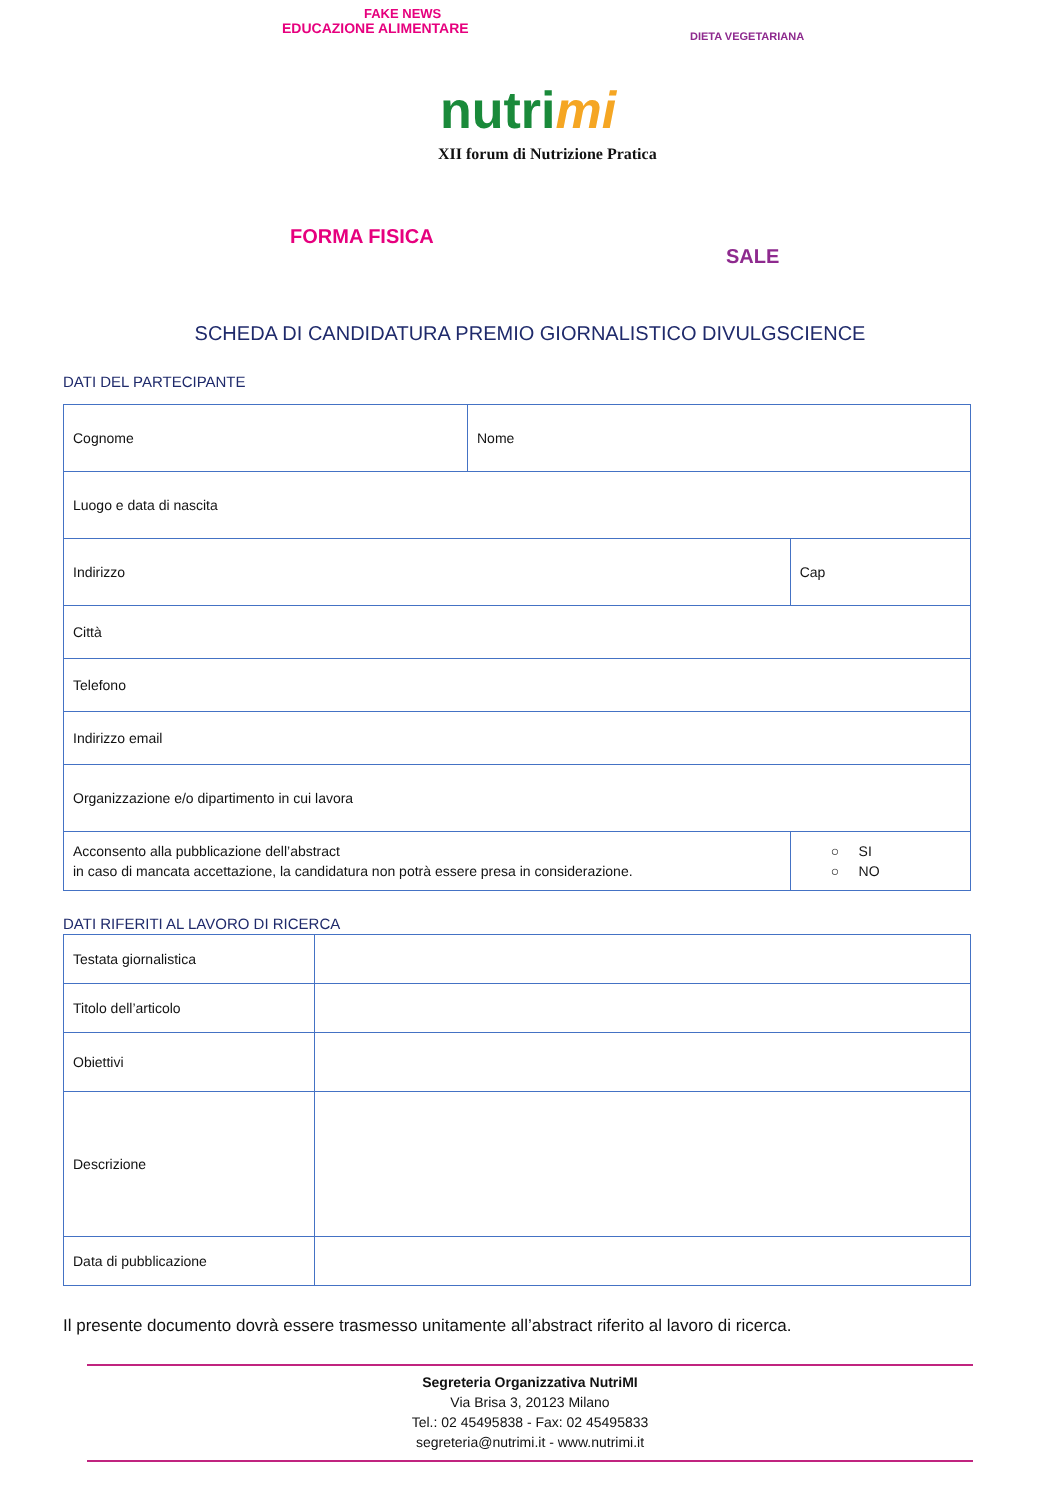FAKE NEWS
FORMA FISICA
EDUCAZIONE ALIMENTARE DIETA VEGETARIANA
SALE
nutrimi
XII forum di Nutrizione Pratica
SCHEDA DI CANDIDATURA PREMIO GIORNALISTICO DIVULGSCIENCE
DATI DEL PARTECIPANTE
| Cognome | Nome | |
| Luogo e data di nascita | | |
| Indirizzo | | Cap |
| Città | | |
| Telefono | | |
| Indirizzo email | | |
| Organizzazione e/o dipartimento in cui lavora | | |
| Acconsento alla pubblicazione dell’abstract in caso di mancata accettazione, la candidatura non potrà essere presa in considerazione. | | ○ SI ○ NO |
DATI RIFERITI AL LAVORO DI RICERCA
| Testata giornalistica | |
| Titolo dell’articolo | |
| Obiettivi | |
| Descrizione | |
| Data di pubblicazione | |
Il presente documento dovrà essere trasmesso unitamente all’abstract riferito al lavoro di ricerca.
Segreteria Organizzativa NutriMI
Via Brisa 3, 20123 Milano
Tel.: 02 45495838 - Fax: 02 45495833
segreteria@nutrimi.it - www.nutrimi.it